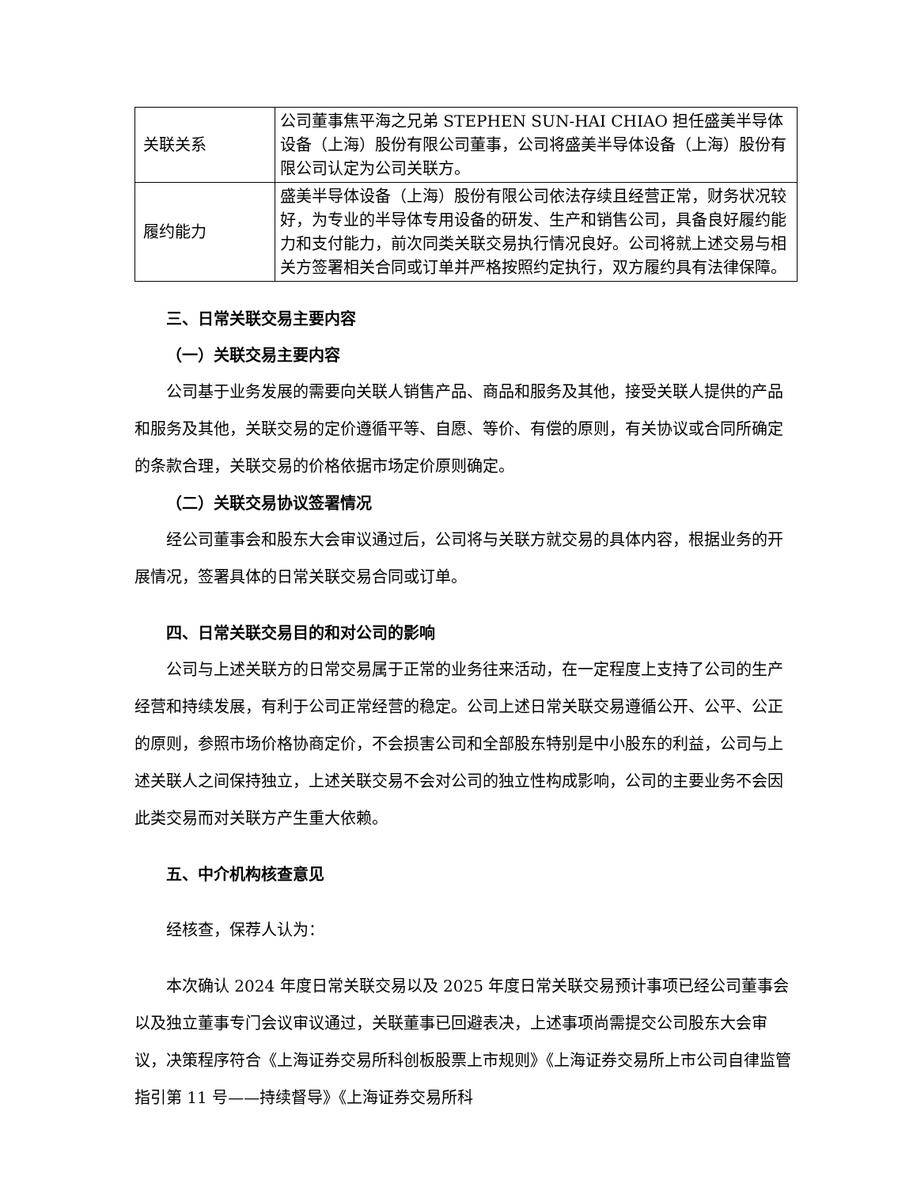| 关联关系 | 公司董事焦平海之兄弟 STEPHEN SUN-HAI CHIAO 担任盛美半导体设备（上海）股份有限公司董事，公司将盛美半导体设备（上海）股份有限公司认定为公司关联方。 |
| 履约能力 | 盛美半导体设备（上海）股份有限公司依法存续且经营正常，财务状况较好，为专业的半导体专用设备的研发、生产和销售公司，具备良好履约能力和支付能力，前次同类关联交易执行情况良好。公司将就上述交易与相关方签署相关合同或订单并严格按照约定执行，双方履约具有法律保障。 |
三、日常关联交易主要内容
（一）关联交易主要内容
公司基于业务发展的需要向关联人销售产品、商品和服务及其他，接受关联人提供的产品和服务及其他，关联交易的定价遵循平等、自愿、等价、有偿的原则，有关协议或合同所确定的条款合理，关联交易的价格依据市场定价原则确定。
（二）关联交易协议签署情况
经公司董事会和股东大会审议通过后，公司将与关联方就交易的具体内容，根据业务的开展情况，签署具体的日常关联交易合同或订单。
四、日常关联交易目的和对公司的影响
公司与上述关联方的日常交易属于正常的业务往来活动，在一定程度上支持了公司的生产经营和持续发展，有利于公司正常经营的稳定。公司上述日常关联交易遵循公开、公平、公正的原则，参照市场价格协商定价，不会损害公司和全部股东特别是中小股东的利益，公司与上述关联人之间保持独立，上述关联交易不会对公司的独立性构成影响，公司的主要业务不会因此类交易而对关联方产生重大依赖。
五、中介机构核查意见
经核查，保荐人认为：
本次确认 2024 年度日常关联交易以及 2025 年度日常关联交易预计事项已经公司董事会以及独立董事专门会议审议通过，关联董事已回避表决，上述事项尚需提交公司股东大会审议，决策程序符合《上海证券交易所科创板股票上市规则》《上海证券交易所上市公司自律监管指引第 11 号——持续督导》《上海证券交易所科